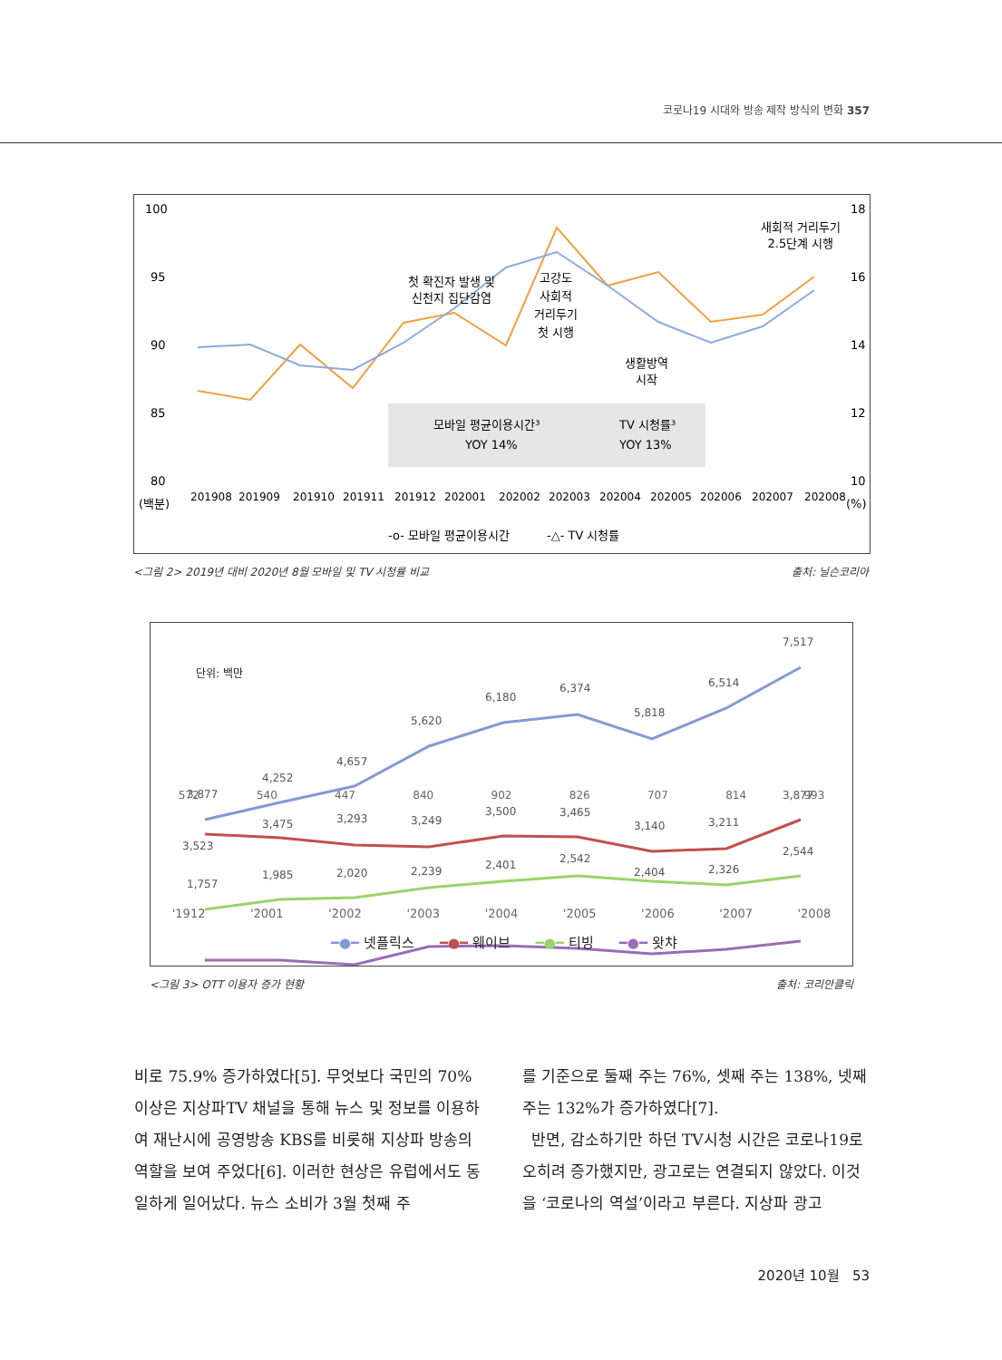코로나19 시대와 방송 제작 방식의 변화 357
100
95
90
85
80
(백분)
18
16
14
12
10
(%)
201908
201909
201910
201911
201912
202001
202002
202003
202004
202005
202006
202007
202008
첫 확진자 발생 및
신천지 집단감염
고강도
사회적
거리두기
첫 시행
생활방역
시작
새회적 거리두기
2.5단계 시행
모바일 평균이용시간³
YOY 14%
TV 시청률³
YOY 13%
-o- 모바일 평균이용시간
-△- TV 시청률
<그림 2> 2019년 대비 2020년 8월 모바일 및 TV 시청률 비교 출처: 닐슨코리아
단위: 백만
3,877
4,252
4,657
5,620
6,180
6,374
5,818
6,514
7,517
3,523
3,475
3,293
3,249
3,500
3,465
3,140
3,211
3,877
1,757
1,985
2,020
2,239
2,401
2,542
2,404
2,326
2,544
572 540 447 840 902 826 707 814 993
'1912 '2001 '2002 '2003 '2004 '2005 '2006 '2007 '2008
━●━ 넷플릭스 ━●━ 웨이브 ━●━ 티빙 ━●━ 왓챠
<그림 3> OTT 이용자 증가 현황 출처: 코리안클릭
비로 75.9% 증가하였다[5]. 무엇보다 국민의 70% 이상은 지상파TV 채널을 통해 뉴스 및 정보를 이용하여 재난시에 공영방송 KBS를 비롯해 지상파 방송의 역할을 보여 주었다[6]. 이러한 현상은 유럽에서도 동일하게 일어났다. 뉴스 소비가 3월 첫째 주
를 기준으로 둘째 주는 76%, 셋째 주는 138%, 넷째 주는 132%가 증가하였다[7].
반면, 감소하기만 하던 TV시청 시간은 코로나19로 오히려 증가했지만, 광고로는 연결되지 않았다. 이것을 ‘코로나의 역설’이라고 부른다. 지상파 광고
2020년 10월 53